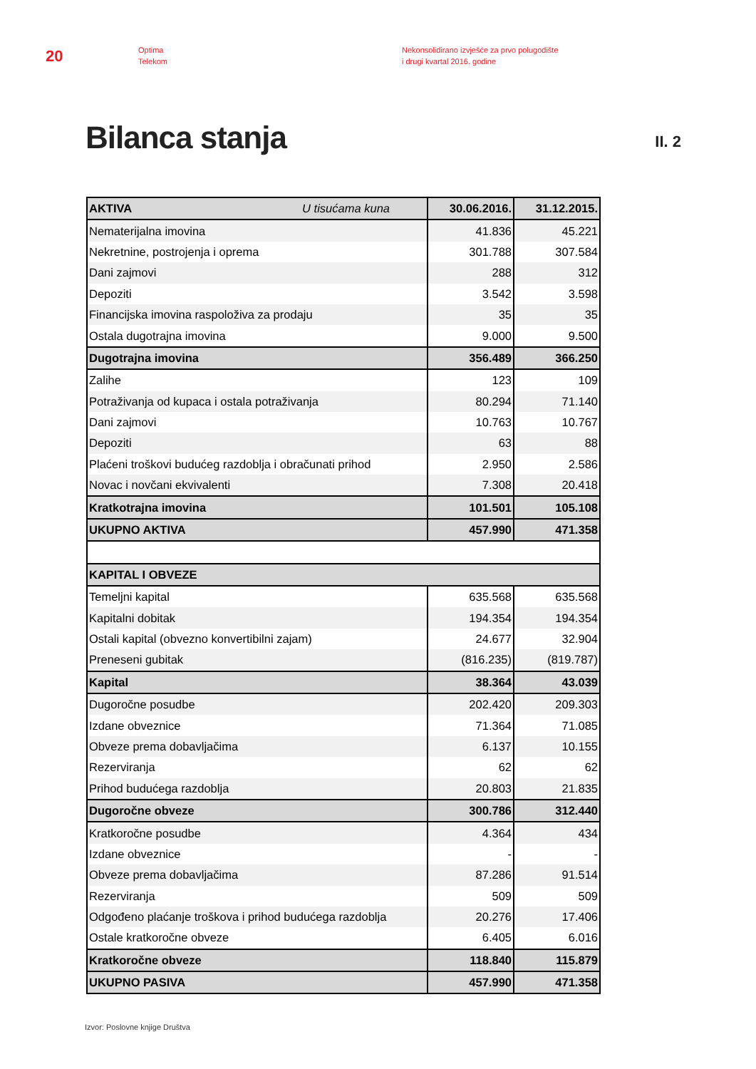20
Optima
Telekom
Nekonsolidirano izvješće za prvo polugodište
i drugi kvartal 2016. godine
Bilanca stanja
II. 2
| AKTIVA U tisućama kuna | 30.06.2016. | 31.12.2015. |
| --- | --- | --- |
| Nematerijalna imovina | 41.836 | 45.221 |
| Nekretnine, postrojenja i oprema | 301.788 | 307.584 |
| Dani zajmovi | 288 | 312 |
| Depoziti | 3.542 | 3.598 |
| Financijska imovina raspoloživa za prodaju | 35 | 35 |
| Ostala dugotrajna imovina | 9.000 | 9.500 |
| Dugotrajna imovina | 356.489 | 366.250 |
| Zalihe | 123 | 109 |
| Potraživanja od kupaca i ostala potraživanja | 80.294 | 71.140 |
| Dani zajmovi | 10.763 | 10.767 |
| Depoziti | 63 | 88 |
| Plaćeni troškovi budućeg razdoblja i obračunati prihod | 2.950 | 2.586 |
| Novac i novčani ekvivalenti | 7.308 | 20.418 |
| Kratkotrajna imovina | 101.501 | 105.108 |
| UKUPNO AKTIVA | 457.990 | 471.358 |
| KAPITAL I OBVEZE | | |
| Temeljni kapital | 635.568 | 635.568 |
| Kapitalni dobitak | 194.354 | 194.354 |
| Ostali kapital (obvezno konvertibilni zajam) | 24.677 | 32.904 |
| Preneseni gubitak | (816.235) | (819.787) |
| Kapital | 38.364 | 43.039 |
| Dugoročne posudbe | 202.420 | 209.303 |
| Izdane obveznice | 71.364 | 71.085 |
| Obveze prema dobavljačima | 6.137 | 10.155 |
| Rezerviranja | 62 | 62 |
| Prihod budućega razdoblja | 20.803 | 21.835 |
| Dugoročne obveze | 300.786 | 312.440 |
| Kratkoročne posudbe | 4.364 | 434 |
| Izdane obveznice | - | - |
| Obveze prema dobavljačima | 87.286 | 91.514 |
| Rezerviranja | 509 | 509 |
| Odgođeno plaćanje troškova i prihod budućega razdoblja | 20.276 | 17.406 |
| Ostale kratkoročne obveze | 6.405 | 6.016 |
| Kratkoročne obveze | 118.840 | 115.879 |
| UKUPNO PASIVA | 457.990 | 471.358 |
Izvor: Poslovne knjige Društva